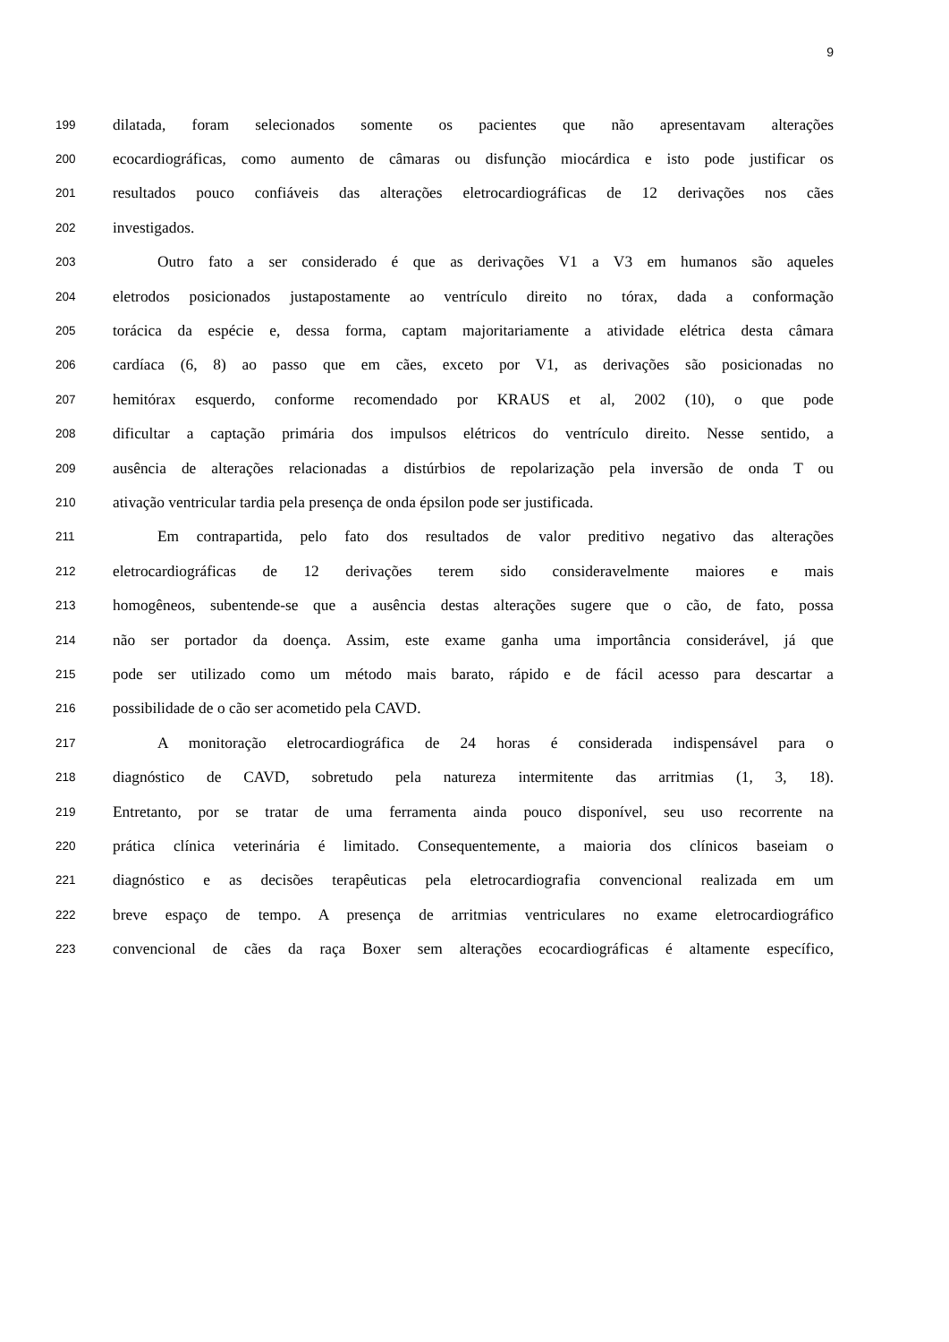9
199 dilatada, foram selecionados somente os pacientes que não apresentavam alterações
200 ecocardiográficas, como aumento de câmaras ou disfunção miocárdica e isto pode justificar os
201 resultados pouco confiáveis das alterações eletrocardiográficas de 12 derivações nos cães
202 investigados.
203 Outro fato a ser considerado é que as derivações V1 a V3 em humanos são aqueles
204 eletrodos posicionados justapostamente ao ventrículo direito no tórax, dada a conformação
205 torácica da espécie e, dessa forma, captam majoritariamente a atividade elétrica desta câmara
206 cardíaca (6, 8) ao passo que em cães, exceto por V1, as derivações são posicionadas no
207 hemitórax esquerdo, conforme recomendado por KRAUS et al, 2002 (10), o que pode
208 dificultar a captação primária dos impulsos elétricos do ventrículo direito. Nesse sentido, a
209 ausência de alterações relacionadas a distúrbios de repolarização pela inversão de onda T ou
210 ativação ventricular tardia pela presença de onda épsilon pode ser justificada.
211 Em contrapartida, pelo fato dos resultados de valor preditivo negativo das alterações
212 eletrocardiográficas de 12 derivações terem sido consideravelmente maiores e mais
213 homogêneos, subentende-se que a ausência destas alterações sugere que o cão, de fato, possa
214 não ser portador da doença. Assim, este exame ganha uma importância considerável, já que
215 pode ser utilizado como um método mais barato, rápido e de fácil acesso para descartar a
216 possibilidade de o cão ser acometido pela CAVD.
217 A monitoração eletrocardiográfica de 24 horas é considerada indispensável para o
218 diagnóstico de CAVD, sobretudo pela natureza intermitente das arritmias (1, 3, 18).
219 Entretanto, por se tratar de uma ferramenta ainda pouco disponível, seu uso recorrente na
220 prática clínica veterinária é limitado. Consequentemente, a maioria dos clínicos baseiam o
221 diagnóstico e as decisões terapêuticas pela eletrocardiografia convencional realizada em um
222 breve espaço de tempo. A presença de arritmias ventriculares no exame eletrocardiográfico
223 convencional de cães da raça Boxer sem alterações ecocardiográficas é altamente específico,